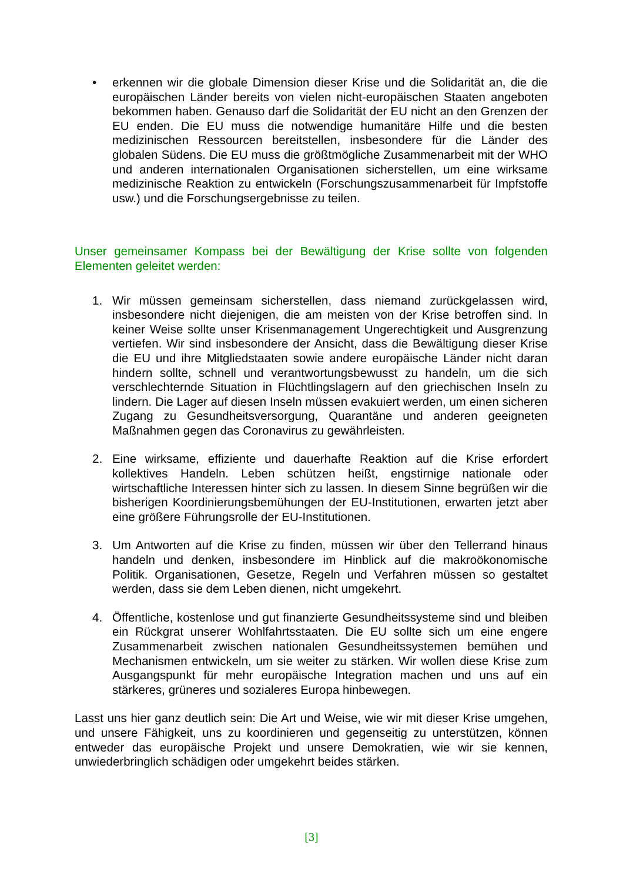• erkennen wir die globale Dimension dieser Krise und die Solidarität an, die die europäischen Länder bereits von vielen nicht-europäischen Staaten angeboten bekommen haben. Genauso darf die Solidarität der EU nicht an den Grenzen der EU enden. Die EU muss die notwendige humanitäre Hilfe und die besten medizinischen Ressourcen bereitstellen, insbesondere für die Länder des globalen Südens. Die EU muss die größtmögliche Zusammenarbeit mit der WHO und anderen internationalen Organisationen sicherstellen, um eine wirksame medizinische Reaktion zu entwickeln (Forschungszusammenarbeit für Impfstoffe usw.) und die Forschungsergebnisse zu teilen.
Unser gemeinsamer Kompass bei der Bewältigung der Krise sollte von folgenden Elementen geleitet werden:
1. Wir müssen gemeinsam sicherstellen, dass niemand zurückgelassen wird, insbesondere nicht diejenigen, die am meisten von der Krise betroffen sind. In keiner Weise sollte unser Krisenmanagement Ungerechtigkeit und Ausgrenzung vertiefen. Wir sind insbesondere der Ansicht, dass die Bewältigung dieser Krise die EU und ihre Mitgliedstaaten sowie andere europäische Länder nicht daran hindern sollte, schnell und verantwortungsbewusst zu handeln, um die sich verschlechternde Situation in Flüchtlingslagern auf den griechischen Inseln zu lindern. Die Lager auf diesen Inseln müssen evakuiert werden, um einen sicheren Zugang zu Gesundheitsversorgung, Quarantäne und anderen geeigneten Maßnahmen gegen das Coronavirus zu gewährleisten.
2. Eine wirksame, effiziente und dauerhafte Reaktion auf die Krise erfordert kollektives Handeln. Leben schützen heißt, engstirnige nationale oder wirtschaftliche Interessen hinter sich zu lassen. In diesem Sinne begrüßen wir die bisherigen Koordinierungsbemühungen der EU-Institutionen, erwarten jetzt aber eine größere Führungsrolle der EU-Institutionen.
3. Um Antworten auf die Krise zu finden, müssen wir über den Tellerrand hinaus handeln und denken, insbesondere im Hinblick auf die makroökonomische Politik. Organisationen, Gesetze, Regeln und Verfahren müssen so gestaltet werden, dass sie dem Leben dienen, nicht umgekehrt.
4. Öffentliche, kostenlose und gut finanzierte Gesundheitssysteme sind und bleiben ein Rückgrat unserer Wohlfahrtsstaaten. Die EU sollte sich um eine engere Zusammenarbeit zwischen nationalen Gesundheitssystemen bemühen und Mechanismen entwickeln, um sie weiter zu stärken. Wir wollen diese Krise zum Ausgangspunkt für mehr europäische Integration machen und uns auf ein stärkeres, grüneres und sozialeres Europa hinbewegen.
Lasst uns hier ganz deutlich sein: Die Art und Weise, wie wir mit dieser Krise umgehen, und unsere Fähigkeit, uns zu koordinieren und gegenseitig zu unterstützen, können entweder das europäische Projekt und unsere Demokratien, wie wir sie kennen, unwiederbringlich schädigen oder umgekehrt beides stärken.
[3]